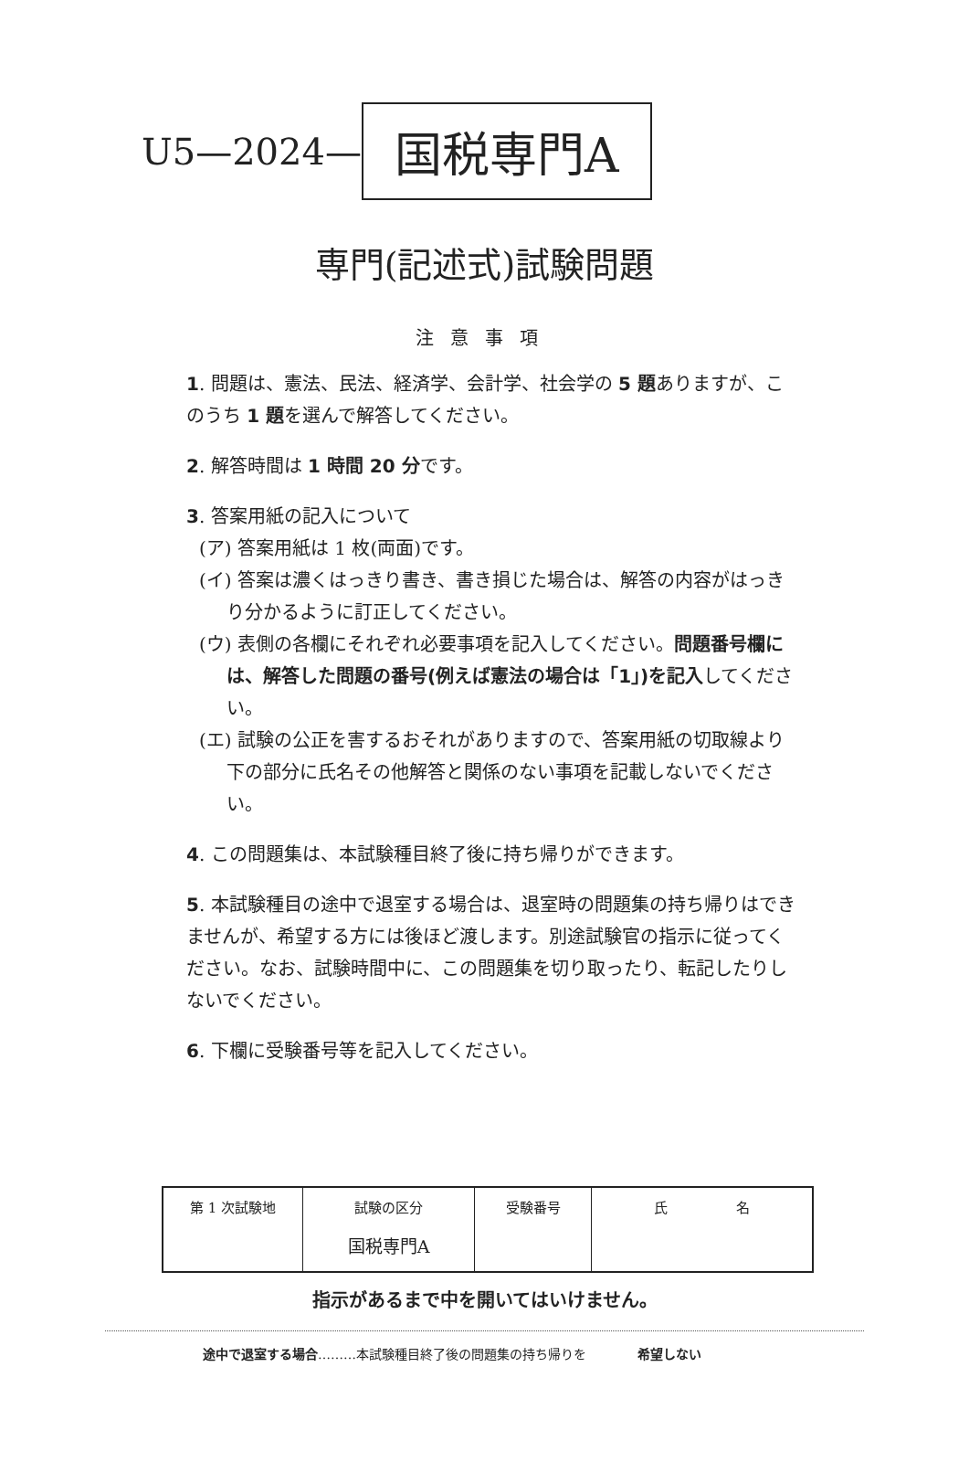U5—2024— 国税専門A
専門(記述式)試験問題
注意事項
1. 問題は、憲法、民法、経済学、会計学、社会学の 5 題ありますが、このうち 1 題を選んで解答してください。
2. 解答時間は 1 時間 20 分です。
3. 答案用紙の記入について
(ア) 答案用紙は 1 枚(両面)です。
(イ) 答案は濃くはっきり書き、書き損じた場合は、解答の内容がはっきり分かるように訂正してください。
(ウ) 表側の各欄にそれぞれ必要事項を記入してください。問題番号欄には、解答した問題の番号(例えば憲法の場合は「1」)を記入してください。
(エ) 試験の公正を害するおそれがありますので、答案用紙の切取線より下の部分に氏名その他解答と関係のない事項を記載しないでください。
4. この問題集は、本試験種目終了後に持ち帰りができます。
5. 本試験種目の途中で退室する場合は、退室時の問題集の持ち帰りはできませんが、希望する方には後ほど渡します。別途試験官の指示に従ってください。なお、試験時間中に、この問題集を切り取ったり、転記したりしないでください。
6. 下欄に受験番号等を記入してください。
| 第 1 次試験地 | 試験の区分 国税専門A | 受験番号 | 氏 名 |
| --- | --- | --- | --- |
指示があるまで中を開いてはいけません。
途中で退室する場合………本試験種目終了後の問題集の持ち帰りを　　　　希望しない